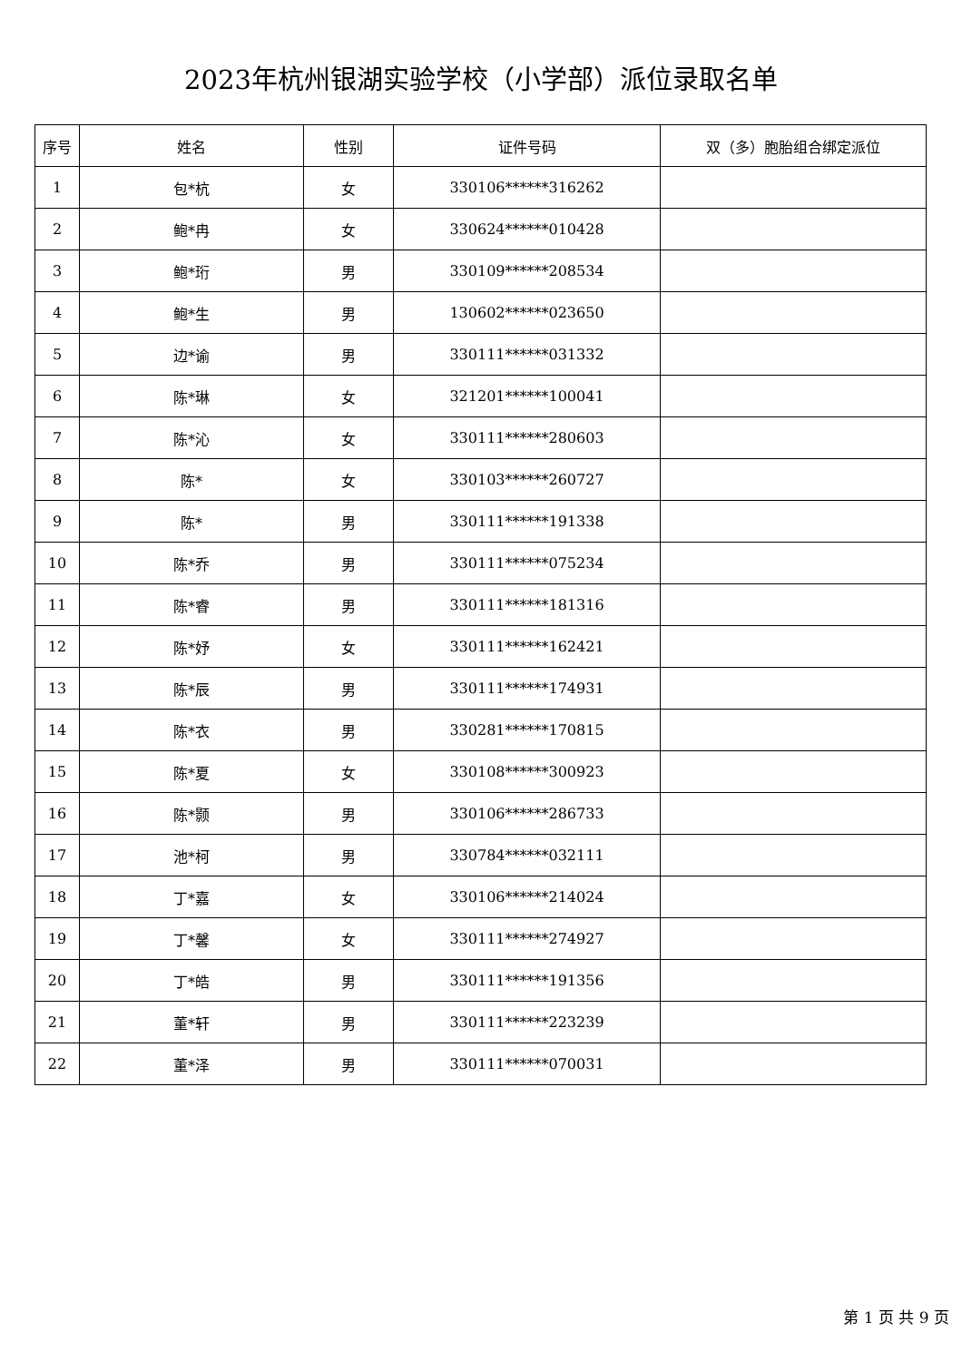2023年杭州银湖实验学校（小学部）派位录取名单
| 序号 | 姓名 | 性别 | 证件号码 | 双（多）胞胎组合绑定派位 |
| --- | --- | --- | --- | --- |
| 1 | 包*杭 | 女 | 330106******316262 | |
| 2 | 鲍*冉 | 女 | 330624******010428 | |
| 3 | 鲍*珩 | 男 | 330109******208534 | |
| 4 | 鲍*生 | 男 | 130602******023650 | |
| 5 | 边*谕 | 男 | 330111******031332 | |
| 6 | 陈*琳 | 女 | 321201******100041 | |
| 7 | 陈*沁 | 女 | 330111******280603 | |
| 8 | 陈* | 女 | 330103******260727 | |
| 9 | 陈* | 男 | 330111******191338 | |
| 10 | 陈*乔 | 男 | 330111******075234 | |
| 11 | 陈*睿 | 男 | 330111******181316 | |
| 12 | 陈*妤 | 女 | 330111******162421 | |
| 13 | 陈*辰 | 男 | 330111******174931 | |
| 14 | 陈*衣 | 男 | 330281******170815 | |
| 15 | 陈*夏 | 女 | 330108******300923 | |
| 16 | 陈*颢 | 男 | 330106******286733 | |
| 17 | 池*柯 | 男 | 330784******032111 | |
| 18 | 丁*嘉 | 女 | 330106******214024 | |
| 19 | 丁*馨 | 女 | 330111******274927 | |
| 20 | 丁*皓 | 男 | 330111******191356 | |
| 21 | 董*轩 | 男 | 330111******223239 | |
| 22 | 董*泽 | 男 | 330111******070031 | |
第 1 页 共 9 页